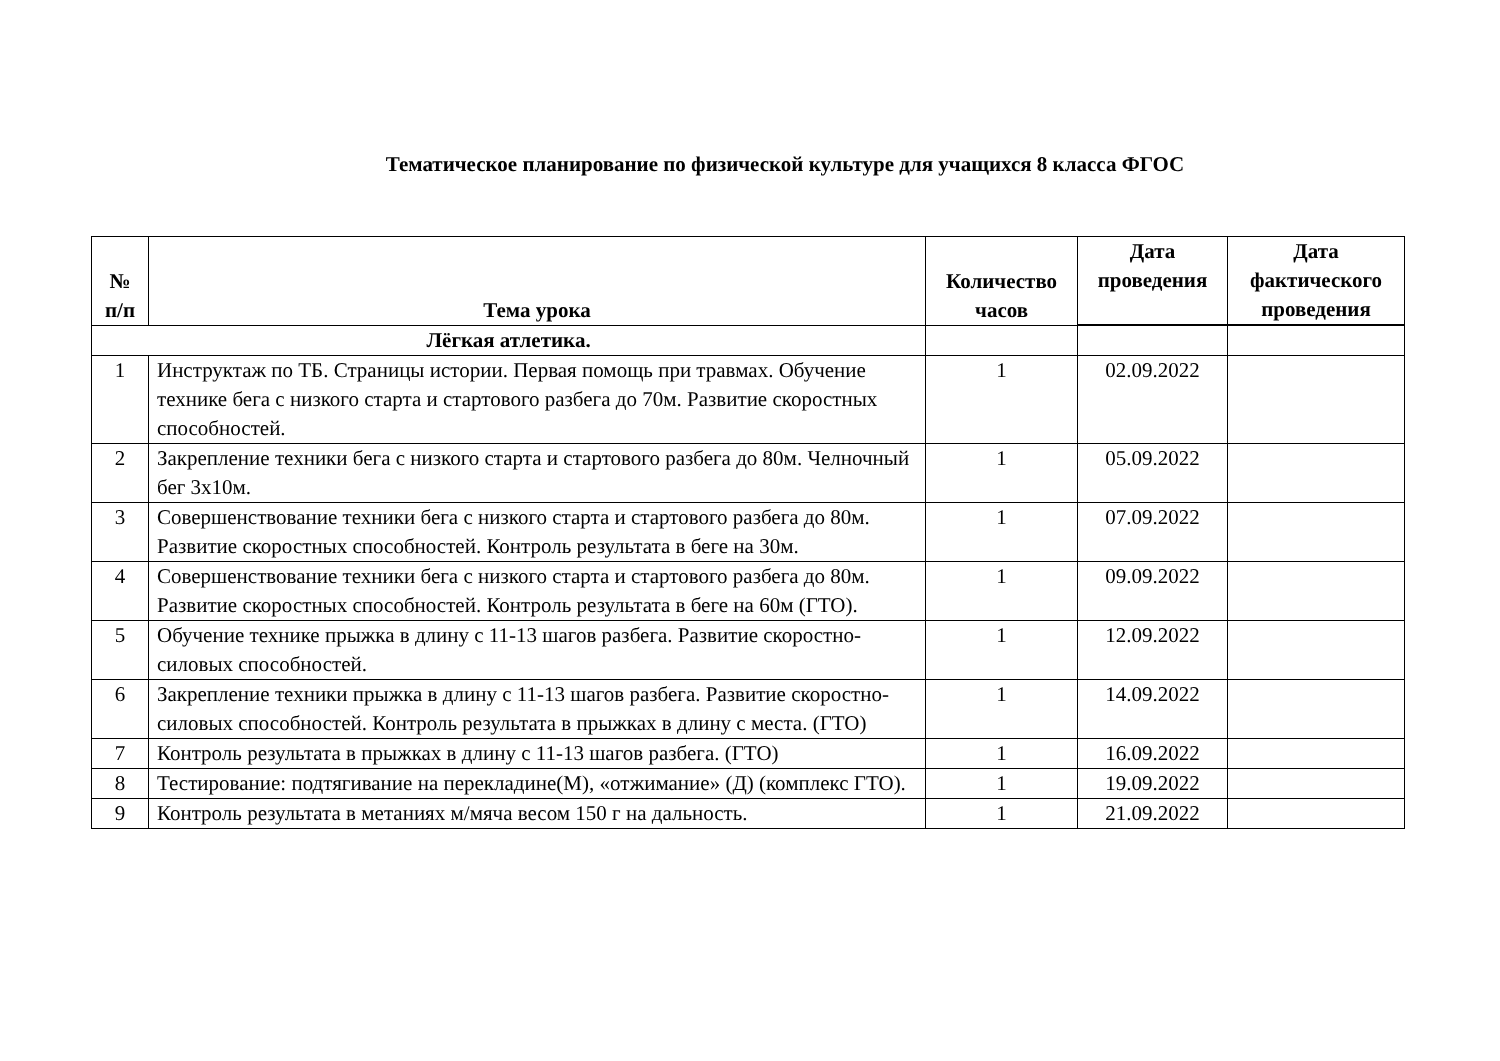Тематическое планирование по физической культуре для учащихся 8 класса ФГОС
| № п/п | Тема урока | Количество часов | Дата проведения | Дата фактического проведения |
| --- | --- | --- | --- | --- |
| Лёгкая атлетика. | | | | |
| 1 | Инструктаж по ТБ. Страницы истории. Первая помощь при травмах. Обучение технике бега с низкого старта и стартового разбега до 70м. Развитие скоростных способностей. | 1 | 02.09.2022 | |
| 2 | Закрепление техники бега с низкого старта и стартового разбега до 80м. Челночный бег 3х10м. | 1 | 05.09.2022 | |
| 3 | Совершенствование техники бега с низкого старта и стартового разбега до 80м. Развитие скоростных способностей. Контроль результата в беге на 30м. | 1 | 07.09.2022 | |
| 4 | Совершенствование техники бега с низкого старта и стартового разбега до 80м. Развитие скоростных способностей. Контроль результата в беге на 60м (ГТО). | 1 | 09.09.2022 | |
| 5 | Обучение технике прыжка в длину с 11-13 шагов разбега. Развитие скоростно-силовых способностей. | 1 | 12.09.2022 | |
| 6 | Закрепление техники прыжка в длину с 11-13 шагов разбега. Развитие скоростно-силовых способностей. Контроль результата в прыжках в длину с места. (ГТО) | 1 | 14.09.2022 | |
| 7 | Контроль результата в прыжках в длину с 11-13 шагов разбега. (ГТО) | 1 | 16.09.2022 | |
| 8 | Тестирование: подтягивание на перекладине(М), «отжимание» (Д) (комплекс ГТО). | 1 | 19.09.2022 | |
| 9 | Контроль результата в метаниях м/мяча весом 150 г на дальность. | 1 | 21.09.2022 | |